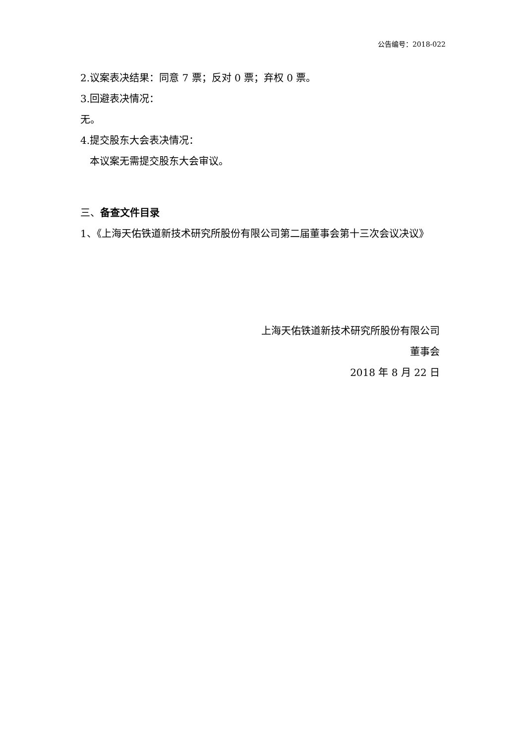公告编号：2018-022
2.议案表决结果：同意 7 票；反对 0 票；弃权 0 票。
3.回避表决情况：
无。
4.提交股东大会表决情况：
本议案无需提交股东大会审议。
三、备查文件目录
1、《上海天佑铁道新技术研究所股份有限公司第二届董事会第十三次会议决议》
上海天佑铁道新技术研究所股份有限公司
董事会
2018 年 8 月 22 日